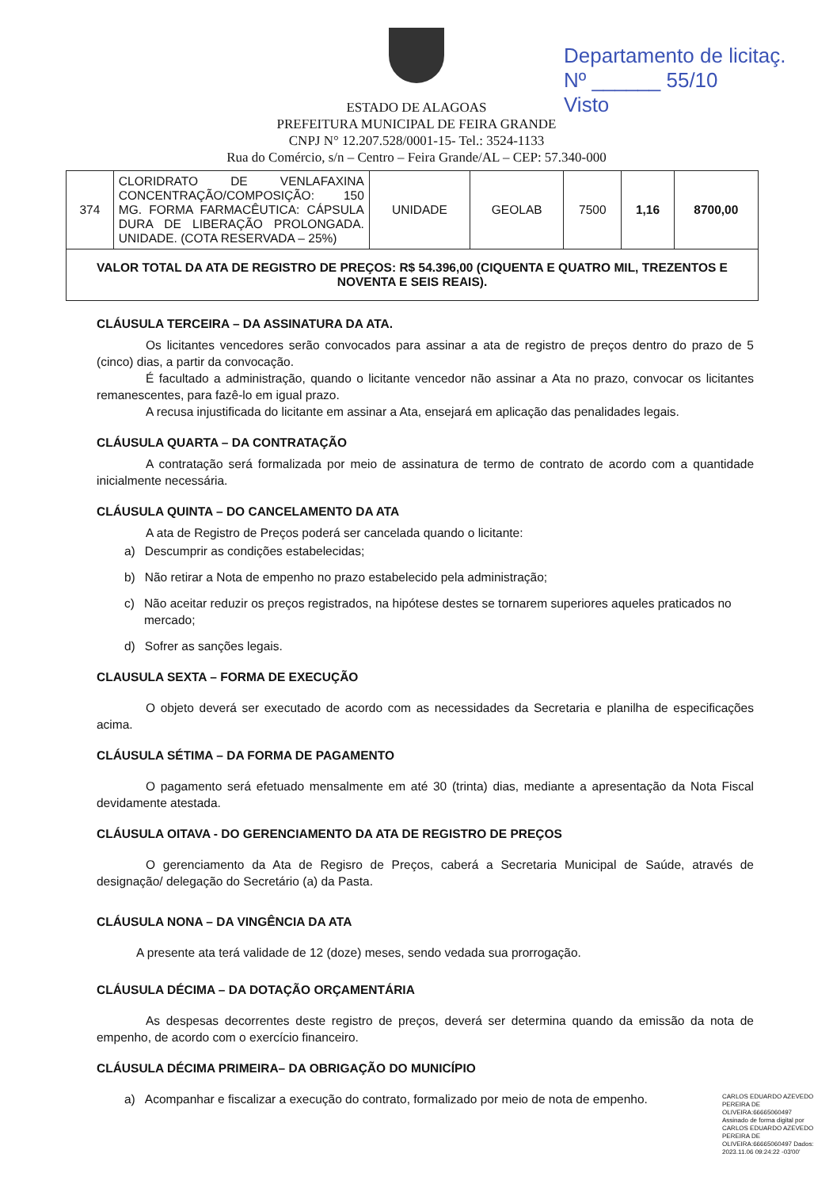Departamento de licitaç.
Nº ______ 55/10
Visto
ESTADO DE ALAGOAS
PREFEITURA MUNICIPAL DE FEIRA GRANDE
CNPJ N° 12.207.528/0001-15- Tel.: 3524-1133
Rua do Comércio, s/n – Centro – Feira Grande/AL – CEP: 57.340-000
| 374 | CLORIDRATO DE VENLAFAXINA CONCENTRAÇÃO/COMPOSIÇÃO: 150 MG. FORMA FARMACÊUTICA: CÁPSULA DURA DE LIBERAÇÃO PROLONGADA. UNIDADE. (COTA RESERVADA – 25%) | UNIDADE | GEOLAB | 7500 | 1,16 | 8700,00 |
| VALOR TOTAL DA ATA DE REGISTRO DE PREÇOS: R$ 54.396,00 (CIQUENTA E QUATRO MIL, TREZENTOS E NOVENTA E SEIS REAIS). | | | | | | |
CLÁUSULA TERCEIRA – DA ASSINATURA DA ATA.
Os licitantes vencedores serão convocados para assinar a ata de registro de preços dentro do prazo de 5 (cinco) dias, a partir da convocação.
É facultado a administração, quando o licitante vencedor não assinar a Ata no prazo, convocar os licitantes remanescentes, para fazê-lo em igual prazo.
A recusa injustificada do licitante em assinar a Ata, ensejará em aplicação das penalidades legais.
CLÁUSULA QUARTA – DA CONTRATAÇÃO
A contratação será formalizada por meio de assinatura de termo de contrato de acordo com a quantidade inicialmente necessária.
CLÁUSULA QUINTA – DO CANCELAMENTO DA ATA
A ata de Registro de Preços poderá ser cancelada quando o licitante:
a) Descumprir as condições estabelecidas;
b) Não retirar a Nota de empenho no prazo estabelecido pela administração;
c) Não aceitar reduzir os preços registrados, na hipótese destes se tornarem superiores aqueles praticados no mercado;
d) Sofrer as sanções legais.
CLAUSULA SEXTA – FORMA DE EXECUÇÃO
O objeto deverá ser executado de acordo com as necessidades da Secretaria e planilha de especificações acima.
CLÁUSULA SÉTIMA – DA FORMA DE PAGAMENTO
O pagamento será efetuado mensalmente em até 30 (trinta) dias, mediante a apresentação da Nota Fiscal devidamente atestada.
CLÁUSULA OITAVA - DO GERENCIAMENTO DA ATA DE REGISTRO DE PREÇOS
O gerenciamento da Ata de Regisro de Preços, caberá a Secretaria Municipal de Saúde, através de designação/ delegação do Secretário (a) da Pasta.
CLÁUSULA NONA – DA VINGÊNCIA DA ATA
A presente ata terá validade de 12 (doze) meses, sendo vedada sua prorrogação.
CLÁUSULA DÉCIMA – DA DOTAÇÃO ORÇAMENTÁRIA
As despesas decorrentes deste registro de preços, deverá ser determina quando da emissão da nota de empenho, de acordo com o exercício financeiro.
CLÁUSULA DÉCIMA PRIMEIRA– DA OBRIGAÇÃO DO MUNICÍPIO
a) Acompanhar e fiscalizar a execução do contrato, formalizado por meio de nota de empenho.
CARLOS EDUARDO AZEVEDO PEREIRA DE OLIVEIRA:66665060497 Assinado de forma digital por CARLOS EDUARDO AZEVEDO PEREIRA DE OLIVEIRA:66665060497 Dados: 2023.11.06 09:24:22 -03'00'